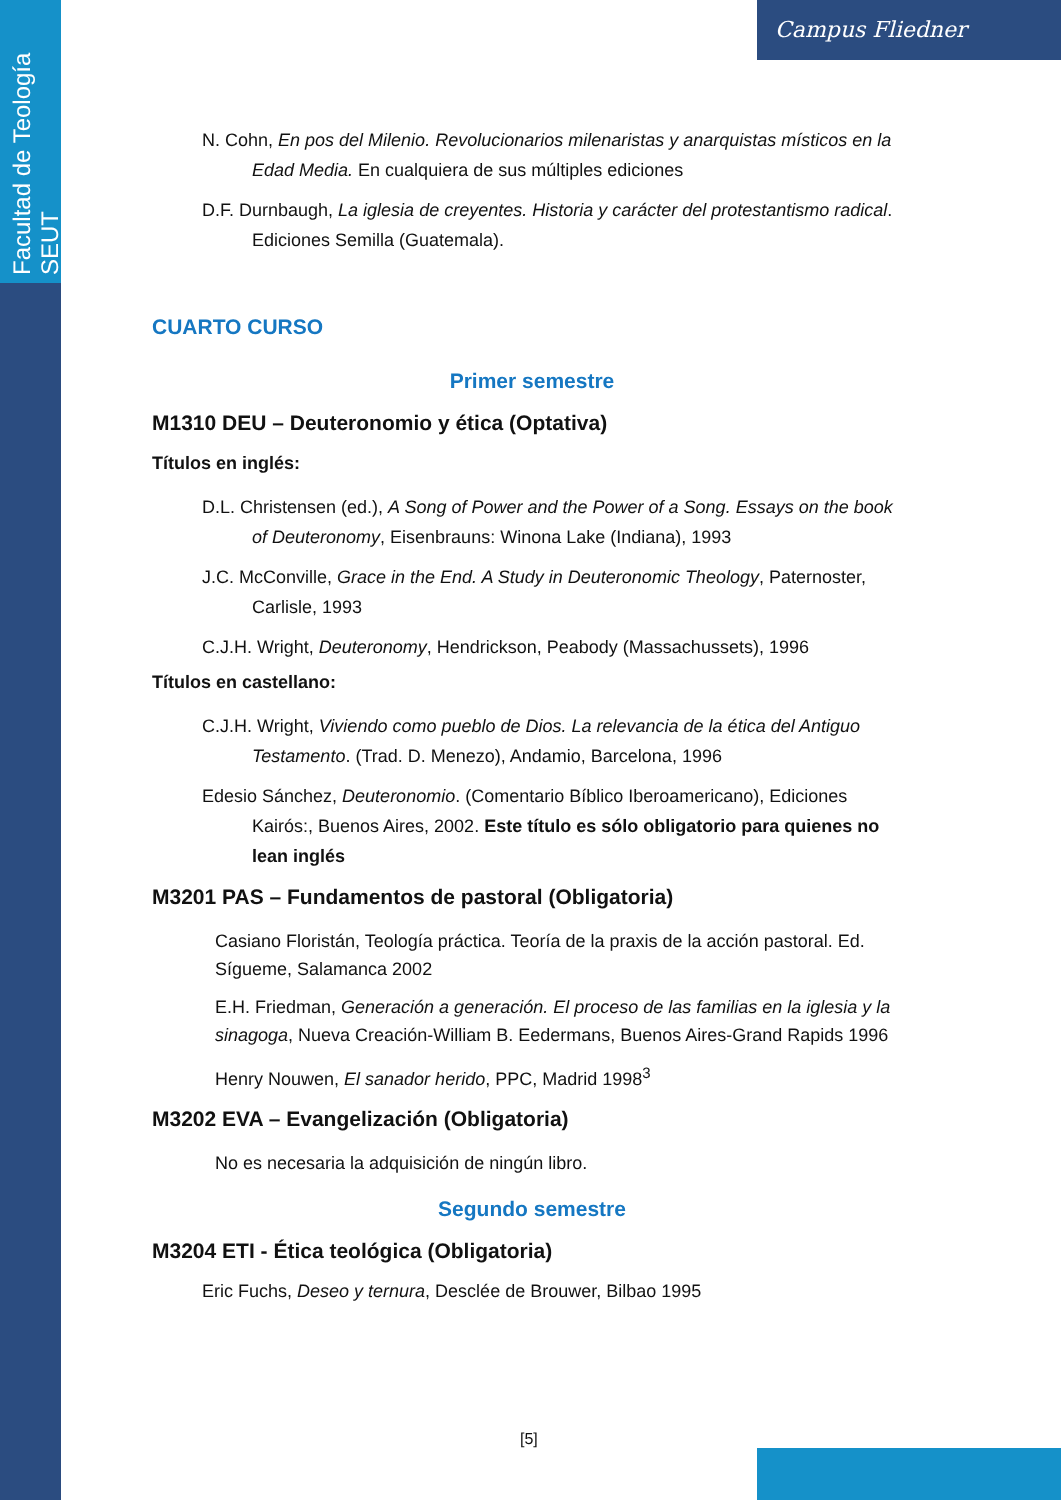Facultad de Teología SEUT
Campus Fliedner
N. Cohn, En pos del Milenio. Revolucionarios milenaristas y anarquistas místicos en la Edad Media. En cualquiera de sus múltiples ediciones
D.F. Durnbaugh, La iglesia de creyentes. Historia y carácter del protestantismo radical. Ediciones Semilla (Guatemala).
CUARTO CURSO
Primer semestre
M1310 DEU – Deuteronomio y ética (Optativa)
Títulos en inglés:
D.L. Christensen (ed.), A Song of Power and the Power of a Song. Essays on the book of Deuteronomy, Eisenbrauns: Winona Lake (Indiana), 1993
J.C. McConville, Grace in the End. A Study in Deuteronomic Theology, Paternoster, Carlisle, 1993
C.J.H. Wright, Deuteronomy, Hendrickson, Peabody (Massachussets), 1996
Títulos en castellano:
C.J.H. Wright, Viviendo como pueblo de Dios. La relevancia de la ética del Antiguo Testamento. (Trad. D. Menezo), Andamio, Barcelona, 1996
Edesio Sánchez, Deuteronomio. (Comentario Bíblico Iberoamericano), Ediciones Kairós:, Buenos Aires, 2002. Este título es sólo obligatorio para quienes no lean inglés
M3201 PAS – Fundamentos de pastoral (Obligatoria)
Casiano Floristán, Teología práctica. Teoría de la praxis de la acción pastoral. Ed. Sígueme, Salamanca 2002
E.H. Friedman, Generación a generación. El proceso de las familias en la iglesia y la sinagoga, Nueva Creación-William B. Eedermans, Buenos Aires-Grand Rapids 1996
Henry Nouwen, El sanador herido, PPC, Madrid 1998<sup>3</sup>
M3202 EVA – Evangelización (Obligatoria)
No es necesaria la adquisición de ningún libro.
Segundo semestre
M3204 ETI - Ética teológica (Obligatoria)
Eric Fuchs, Deseo y ternura, Desclée de Brouwer, Bilbao 1995
[5]